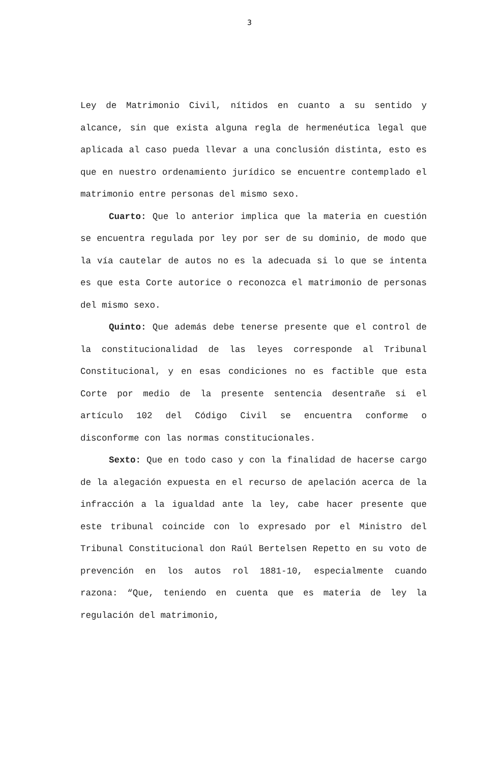3
Ley de Matrimonio Civil, nítidos en cuanto a su sentido y alcance, sin que exista alguna regla de hermenéutica legal que aplicada al caso pueda llevar a una conclusión distinta, esto es que en nuestro ordenamiento jurídico se encuentre contemplado el matrimonio entre personas del mismo sexo.
Cuarto: Que lo anterior implica que la materia en cuestión se encuentra regulada por ley por ser de su dominio, de modo que la vía cautelar de autos no es la adecuada si lo que se intenta es que esta Corte autorice o reconozca el matrimonio de personas del mismo sexo.
Quinto: Que además debe tenerse presente que el control de la constitucionalidad de las leyes corresponde al Tribunal Constitucional, y en esas condiciones no es factible que esta Corte por medio de la presente sentencia desentrañe si el artículo 102 del Código Civil se encuentra conforme o disconforme con las normas constitucionales.
Sexto: Que en todo caso y con la finalidad de hacerse cargo de la alegación expuesta en el recurso de apelación acerca de la infracción a la igualdad ante la ley, cabe hacer presente que este tribunal coincide con lo expresado por el Ministro del Tribunal Constitucional don Raúl Bertelsen Repetto en su voto de prevención en los autos rol 1881-10, especialmente cuando razona: “Que, teniendo en cuenta que es materia de ley la regulación del matrimonio,